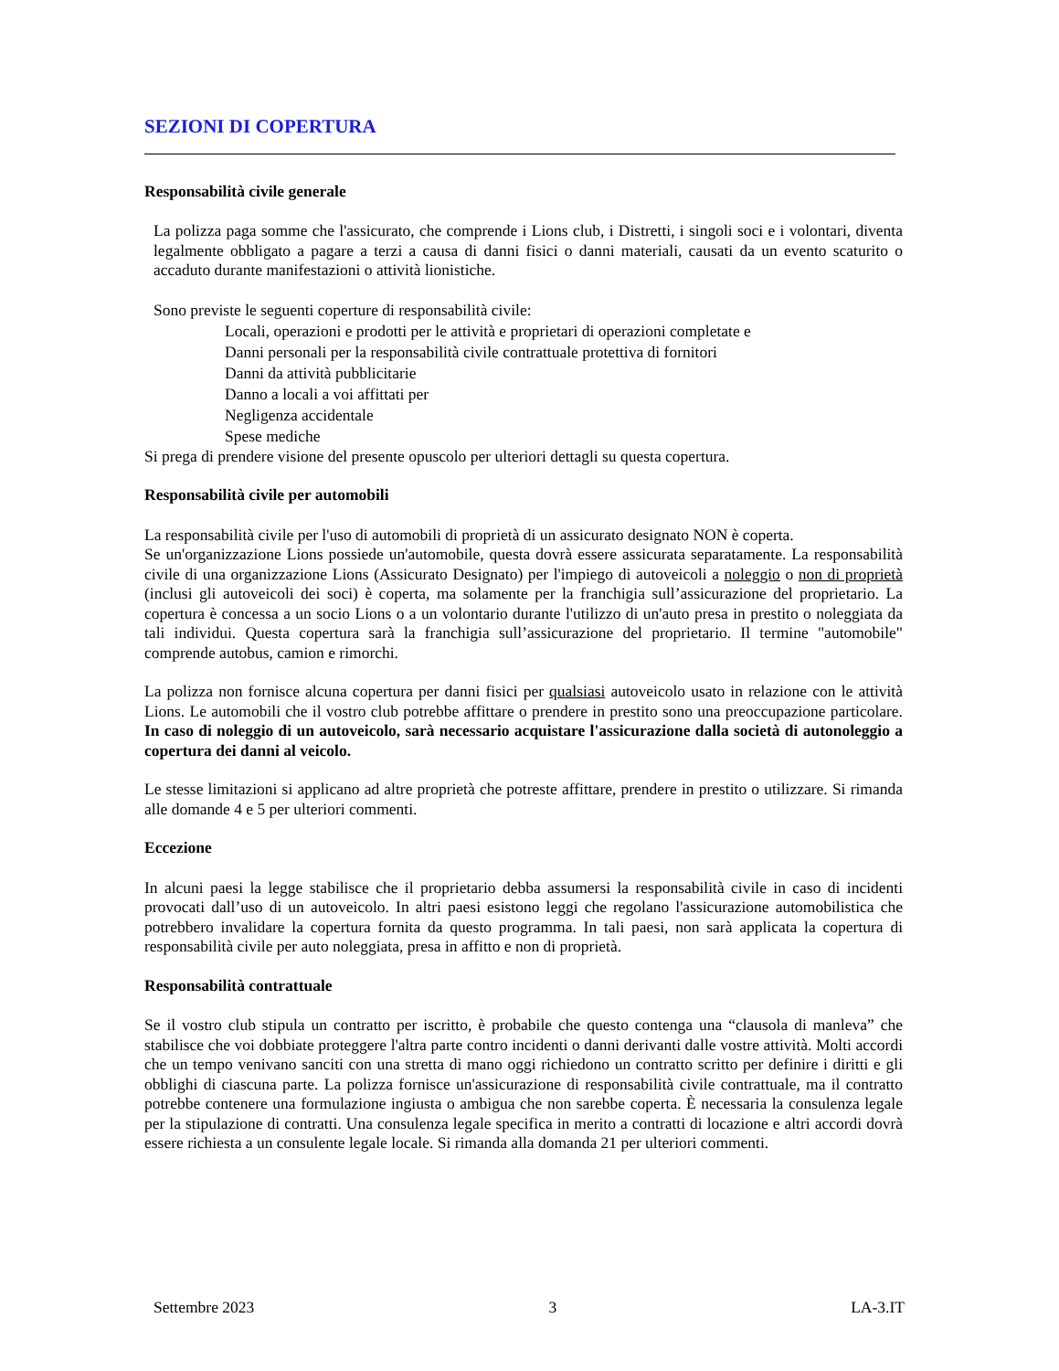SEZIONI DI COPERTURA
Responsabilità civile generale
La polizza paga somme che l'assicurato, che comprende i Lions club, i Distretti, i singoli soci e i volontari, diventa legalmente obbligato a pagare a terzi a causa di danni fisici o danni materiali, causati da un evento scaturito o accaduto durante manifestazioni o attività lionistiche.
Sono previste le seguenti coperture di responsabilità civile:
Locali, operazioni e prodotti per le attività e proprietari di operazioni completate e
Danni personali per la responsabilità civile contrattuale protettiva di fornitori
Danni da attività pubblicitarie
Danno a locali a voi affittati per
Negligenza accidentale
Spese mediche
Si prega di prendere visione del presente opuscolo per ulteriori dettagli su questa copertura.
Responsabilità civile per automobili
La responsabilità civile per l'uso di automobili di proprietà di un assicurato designato NON è coperta.
Se un'organizzazione Lions possiede un'automobile, questa dovrà essere assicurata separatamente. La responsabilità civile di una organizzazione Lions (Assicurato Designato) per l'impiego di autoveicoli a noleggio o non di proprietà (inclusi gli autoveicoli dei soci) è coperta, ma solamente per la franchigia sull’assicurazione del proprietario. La copertura è concessa a un socio Lions o a un volontario durante l'utilizzo di un'auto presa in prestito o noleggiata da tali individui. Questa copertura sarà la franchigia sull’assicurazione del proprietario. Il termine "automobile" comprende autobus, camion e rimorchi.
La polizza non fornisce alcuna copertura per danni fisici per qualsiasi autoveicolo usato in relazione con le attività Lions. Le automobili che il vostro club potrebbe affittare o prendere in prestito sono una preoccupazione particolare. In caso di noleggio di un autoveicolo, sarà necessario acquistare l'assicurazione dalla società di autonoleggio a copertura dei danni al veicolo.
Le stesse limitazioni si applicano ad altre proprietà che potreste affittare, prendere in prestito o utilizzare. Si rimanda alle domande 4 e 5 per ulteriori commenti.
Eccezione
In alcuni paesi la legge stabilisce che il proprietario debba assumersi la responsabilità civile in caso di incidenti provocati dall’uso di un autoveicolo. In altri paesi esistono leggi che regolano l'assicurazione automobilistica che potrebbero invalidare la copertura fornita da questo programma. In tali paesi, non sarà applicata la copertura di responsabilità civile per auto noleggiata, presa in affitto e non di proprietà.
Responsabilità contrattuale
Se il vostro club stipula un contratto per iscritto, è probabile che questo contenga una “clausola di manleva” che stabilisce che voi dobbiate proteggere l'altra parte contro incidenti o danni derivanti dalle vostre attività. Molti accordi che un tempo venivano sanciti con una stretta di mano oggi richiedono un contratto scritto per definire i diritti e gli obblighi di ciascuna parte. La polizza fornisce un'assicurazione di responsabilità civile contrattuale, ma il contratto potrebbe contenere una formulazione ingiusta o ambigua che non sarebbe coperta. È necessaria la consulenza legale per la stipulazione di contratti. Una consulenza legale specifica in merito a contratti di locazione e altri accordi dovrà essere richiesta a un consulente legale locale. Si rimanda alla domanda 21 per ulteriori commenti.
Settembre 2023 3 LA-3.IT